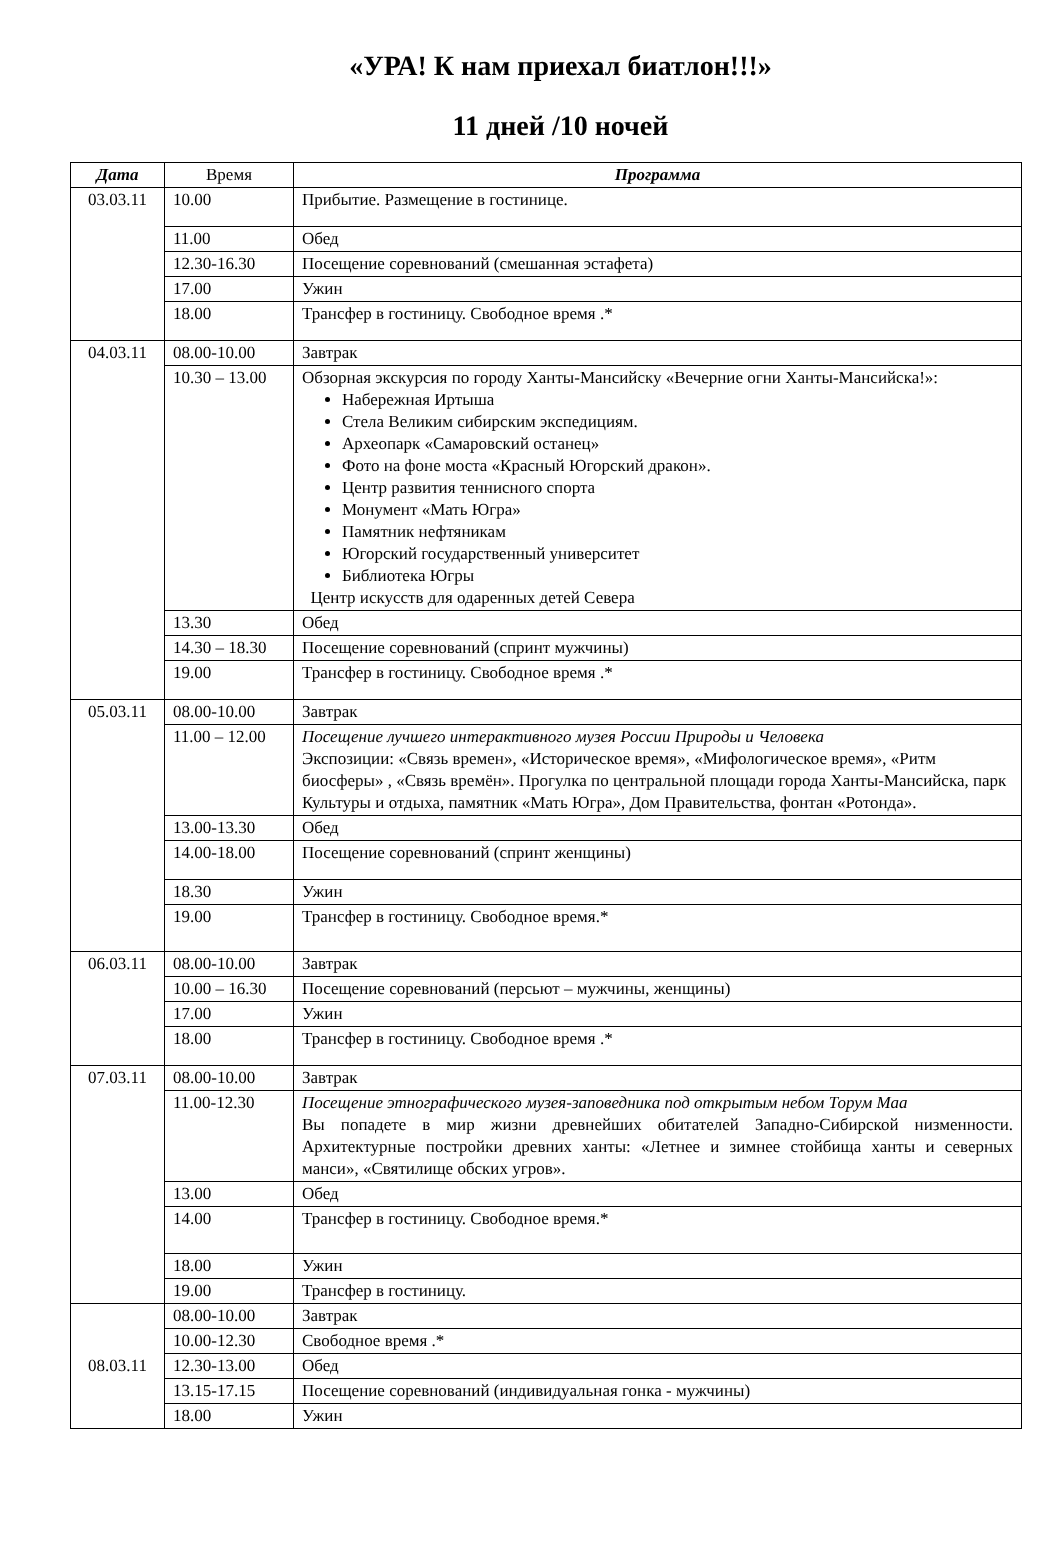«УРА! К нам приехал биатлон!!!»
11 дней /10 ночей
| Дата | Время | Программа |
| --- | --- | --- |
| 03.03.11 | 10.00 | Прибытие. Размещение в гостинице. |
| | 11.00 | Обед |
| | 12.30-16.30 | Посещение соревнований (смешанная эстафета) |
| | 17.00 | Ужин |
| | 18.00 | Трансфер в гостиницу. Свободное время .* |
| 04.03.11 | 08.00-10.00 | Завтрак |
| | 10.30 – 13.00 | Обзорная экскурсия по городу Ханты-Мансийску «Вечерние огни Ханты-Мансийска!»: Набережная Иртыша Стела Великим сибирским экспедициям. Археопарк «Самаровский останец» Фото на фоне моста «Красный Югорский дракон». Центр развития теннисного спорта Монумент «Мать Югра» Памятник нефтяникам Югорский государственный университет Библиотека Югры Центр искусств для одаренных детей Севера |
| | 13.30 | Обед |
| | 14.30 – 18.30 | Посещение соревнований (спринт мужчины) |
| | 19.00 | Трансфер в гостиницу. Свободное время .* |
| 05.03.11 | 08.00-10.00 | Завтрак |
| | 11.00 – 12.00 | Посещение лучшего интерактивного музея России Природы и Человека Экспозиции: «Связь времен», «Историческое время», «Мифологическое время», «Ритм биосферы» , «Связь времён». Прогулка по центральной площади города Ханты-Мансийска, парк Культуры и отдыха, памятник «Мать Югра», Дом Правительства, фонтан «Ротонда». |
| | 13.00-13.30 | Обед |
| | 14.00-18.00 | Посещение соревнований (спринт женщины) |
| | 18.30 | Ужин |
| | 19.00 | Трансфер в гостиницу. Свободное время.* |
| 06.03.11 | 08.00-10.00 | Завтрак |
| | 10.00 – 16.30 | Посещение соревнований (персьют – мужчины, женщины) |
| | 17.00 | Ужин |
| | 18.00 | Трансфер в гостиницу. Свободное время .* |
| 07.03.11 | 08.00-10.00 | Завтрак |
| | 11.00-12.30 | Посещение этнографического музея-заповедника под открытым небом Торум Маа Вы попадете в мир жизни древнейших обитателей Западно-Сибирской низменности. Архитектурные постройки древних ханты: «Летнее и зимнее стойбища ханты и северных манси», «Святилище обских угров». |
| | 13.00 | Обед |
| | 14.00 | Трансфер в гостиницу. Свободное время.* |
| | 18.00 | Ужин |
| | 19.00 | Трансфер в гостиницу. |
| 08.03.11 | 08.00-10.00 | Завтрак |
| | 10.00-12.30 | Свободное время .* |
| | 12.30-13.00 | Обед |
| | 13.15-17.15 | Посещение соревнований (индивидуальная гонка - мужчины) |
| | 18.00 | Ужин |